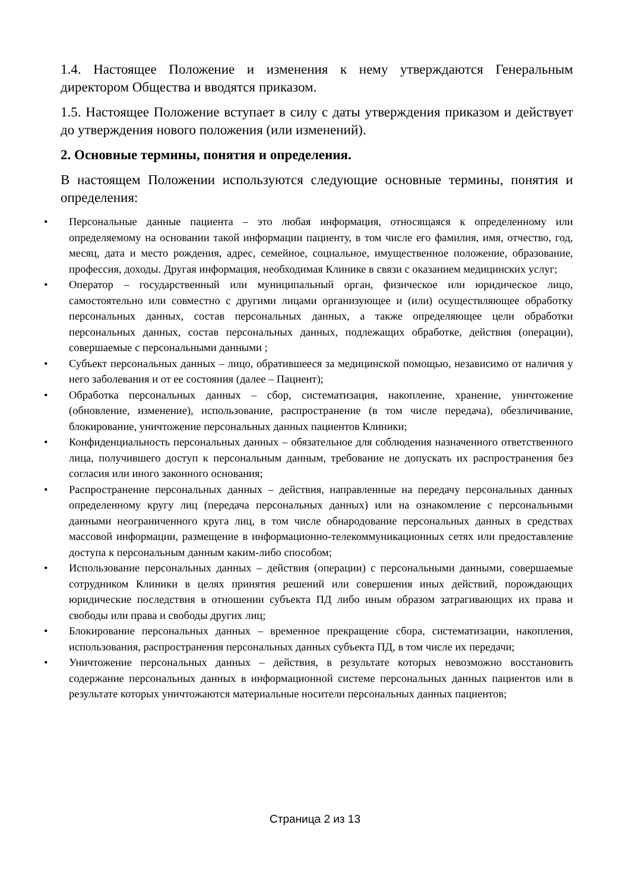1.4. Настоящее Положение и изменения к нему утверждаются Генеральным директором Общества и вводятся приказом.
1.5. Настоящее Положение вступает в силу с даты утверждения приказом и действует до утверждения нового положения (или изменений).
2. Основные термины, понятия и определения.
В настоящем Положении используются следующие основные термины, понятия и определения:
• Персональные данные пациента – это любая информация, относящаяся к определенному или определяемому на основании такой информации пациенту, в том числе его фамилия, имя, отчество, год, месяц, дата и место рождения, адрес, семейное, социальное, имущественное положение, образование, профессия, доходы. Другая информация, необходимая Клинике в связи с оказанием медицинских услуг;
• Оператор – государственный или муниципальный орган, физическое или юридическое лицо, самостоятельно или совместно с другими лицами организующее и (или) осуществляющее обработку персональных данных, состав персональных данных, а также определяющее цели обработки персональных данных, состав персональных данных, подлежащих обработке, действия (операции), совершаемые с персональными данными ;
• Субъект персональных данных – лицо, обратившееся за медицинской помощью, независимо от наличия у него заболевания и от ее состояния (далее – Пациент);
• Обработка персональных данных – сбор, систематизация, накопление, хранение, уничтожение (обновление, изменение), использование, распространение (в том числе передача), обезличивание, блокирование, уничтожение персональных данных пациентов Клиники;
• Конфиденциальность персональных данных – обязательное для соблюдения назначенного ответственного лица, получившего доступ к персональным данным, требование не допускать их распространения без согласия или иного законного основания;
• Распространение персональных данных – действия, направленные на передачу персональных данных определенному кругу лиц (передача персональных данных) или на ознакомление с персональными данными неограниченного круга лиц, в том числе обнародование персональных данных в средствах массовой информации, размещение в информационно-телекоммуникационных сетях или предоставление доступа к персональным данным каким-либо способом;
• Использование персональных данных – действия (операции) с персональными данными, совершаемые сотрудником Клиники в целях принятия решений или совершения иных действий, порождающих юридические последствия в отношении субъекта ПД либо иным образом затрагивающих их права и свободы или права и свободы других лиц;
• Блокирование персональных данных – временное прекращение сбора, систематизации, накопления, использования, распространения персональных данных субъекта ПД, в том числе их передачи;
• Уничтожение персональных данных – действия, в результате которых невозможно восстановить содержание персональных данных в информационной системе персональных данных пациентов или в результате которых уничтожаются материальные носители персональных данных пациентов;
Страница 2 из 13